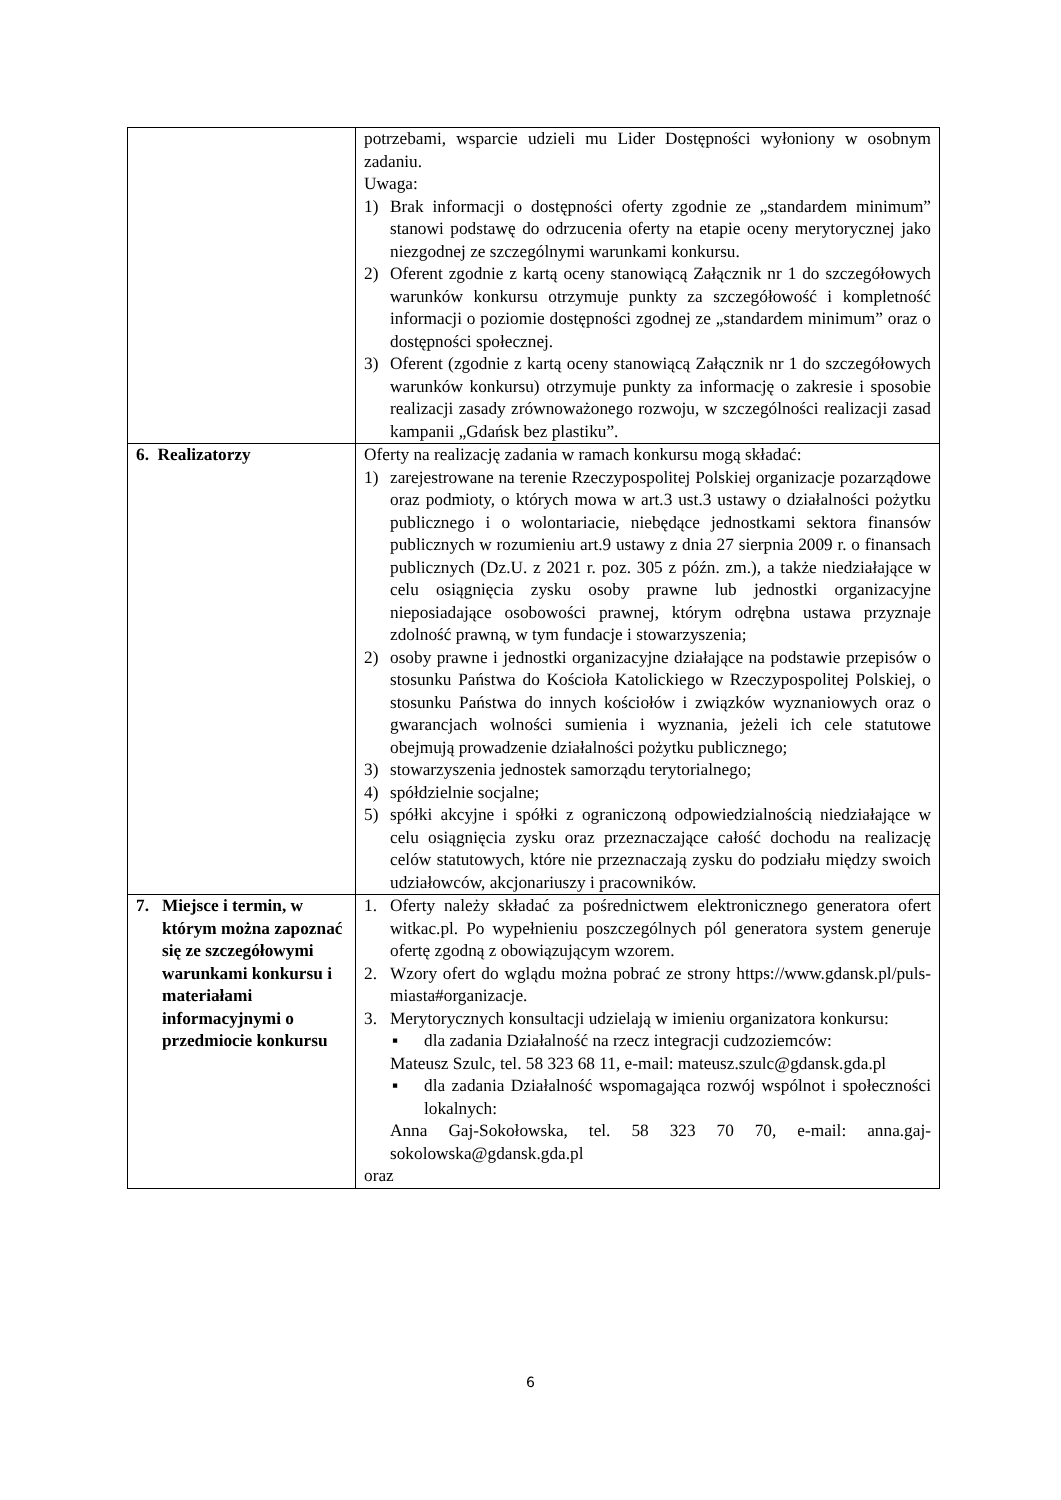| | potrzebami, wsparcie udzieli mu Lider Dostępności wyłoniony w osobnym zadaniu. Uwaga: 1) Brak informacji o dostępności oferty zgodnie ze „standardem minimum” stanowi podstawę do odrzucenia oferty na etapie oceny merytorycznej jako niezgodnej ze szczególnymi warunkami konkursu. 2) Oferent zgodnie z kartą oceny stanowiącą Załącznik nr 1 do szczegółowych warunków konkursu otrzymuje punkty za szczegółowość i kompletność informacji o poziomie dostępności zgodnej ze „standardem minimum” oraz o dostępności społecznej. 3) Oferent (zgodnie z kartą oceny stanowiącą Załącznik nr 1 do szczegółowych warunków konkursu) otrzymuje punkty za informację o zakresie i sposobie realizacji zasady zrównoważonego rozwoju, w szczególności realizacji zasad kampanii „Gdańsk bez plastiku”. |
| 6. Realizatorzy | Oferty na realizację zadania w ramach konkursu mogą składać: 1) zarejestrowane na terenie Rzeczypospolitej Polskiej organizacje pozarządowe oraz podmioty, o których mowa w art.3 ust.3 ustawy o działalności pożytku publicznego i o wolontariacie, niebędące jednostkami sektora finansów publicznych w rozumieniu art.9 ustawy z dnia 27 sierpnia 2009 r. o finansach publicznych (Dz.U. z 2021 r. poz. 305 z późn. zm.), a także niedziałające w celu osiągnięcia zysku osoby prawne lub jednostki organizacyjne nieposiadające osobowości prawnej, którym odrębna ustawa przyznaje zdolność prawną, w tym fundacje i stowarzyszenia; 2) osoby prawne i jednostki organizacyjne działające na podstawie przepisów o stosunku Państwa do Kościoła Katolickiego w Rzeczypospolitej Polskiej, o stosunku Państwa do innych kościołów i związków wyznaniowych oraz o gwarancjach wolności sumienia i wyznania, jeżeli ich cele statutowe obejmują prowadzenie działalności pożytku publicznego; 3) stowarzyszenia jednostek samorządu terytorialnego; 4) spółdzielnie socjalne; 5) spółki akcyjne i spółki z ograniczoną odpowiedzialnością niedziałające w celu osiągnięcia zysku oraz przeznaczające całość dochodu na realizację celów statutowych, które nie przeznaczają zysku do podziału między swoich udziałowców, akcjonariuszy i pracowników. |
| 7. Miejsce i termin, w którym można zapoznać się ze szczegółowymi warunkami konkursu i materiałami informacyjnymi o przedmiocie konkursu | 1. Oferty należy składać za pośrednictwem elektronicznego generatora ofert witkac.pl. Po wypełnieniu poszczególnych pól generatora system generuje ofertę zgodną z obowiązującym wzorem. 2. Wzory ofert do wglądu można pobrać ze strony https://www.gdansk.pl/puls-miasta#organizacje. 3. Merytorycznych konsultacji udzielają w imieniu organizatora konkursu: ▪ dla zadania Działalność na rzecz integracji cudzoziemców: Mateusz Szulc, tel. 58 323 68 11, e-mail: mateusz.szulc@gdansk.gda.pl ▪ dla zadania Działalność wspomagająca rozwój wspólnot i społeczności lokalnych: Anna Gaj-Sokołowska, tel. 58 323 70 70, e-mail: anna.gaj-sokolowska@gdansk.gda.pl oraz |
6